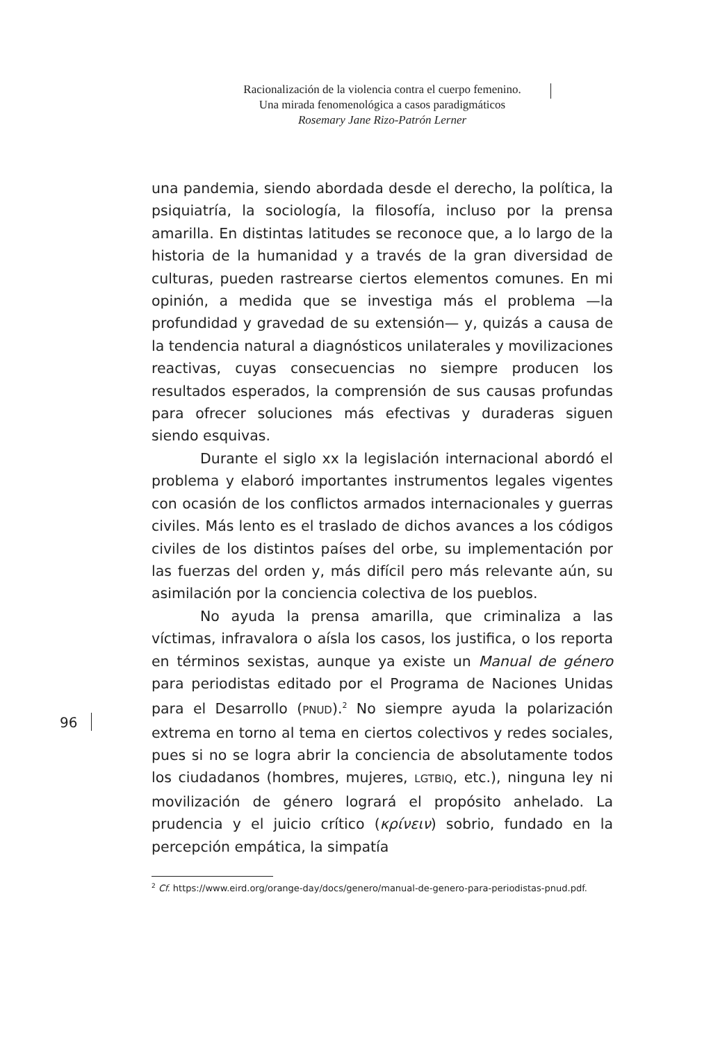Racionalización de la violencia contra el cuerpo femenino.
Una mirada fenomenológica a casos paradigmáticos
Rosemary Jane Rizo-Patrón Lerner
una pandemia, siendo abordada desde el derecho, la política, la psiquiatría, la sociología, la filosofía, incluso por la prensa amarilla. En distintas latitudes se reconoce que, a lo largo de la historia de la humanidad y a través de la gran diversidad de culturas, pueden rastrearse ciertos elementos comunes. En mi opinión, a medida que se investiga más el problema —la profundidad y gravedad de su extensión— y, quizás a causa de la tendencia natural a diagnósticos unilaterales y movilizaciones reactivas, cuyas consecuencias no siempre producen los resultados esperados, la comprensión de sus causas profundas para ofrecer soluciones más efectivas y duraderas siguen siendo esquivas.
Durante el siglo xx la legislación internacional abordó el problema y elaboró importantes instrumentos legales vigentes con ocasión de los conflictos armados internacionales y guerras civiles. Más lento es el traslado de dichos avances a los códigos civiles de los distintos países del orbe, su implementación por las fuerzas del orden y, más difícil pero más relevante aún, su asimilación por la conciencia colectiva de los pueblos.
No ayuda la prensa amarilla, que criminaliza a las víctimas, infravalora o aísla los casos, los justifica, o los reporta en términos sexistas, aunque ya existe un Manual de género para periodistas editado por el Programa de Naciones Unidas para el Desarrollo (PNUD).<sup>2</sup> No siempre ayuda la polarización extrema en torno al tema en ciertos colectivos y redes sociales, pues si no se logra abrir la conciencia de absolutamente todos los ciudadanos (hombres, mujeres, LGTBIQ, etc.), ninguna ley ni movilización de género logrará el propósito anhelado. La prudencia y el juicio crítico (κρίνειν) sobrio, fundado en la percepción empática, la simpatía
96
<sup>2</sup> Cf. https://www.eird.org/orange-day/docs/genero/manual-de-genero-para-periodistas-pnud.pdf.